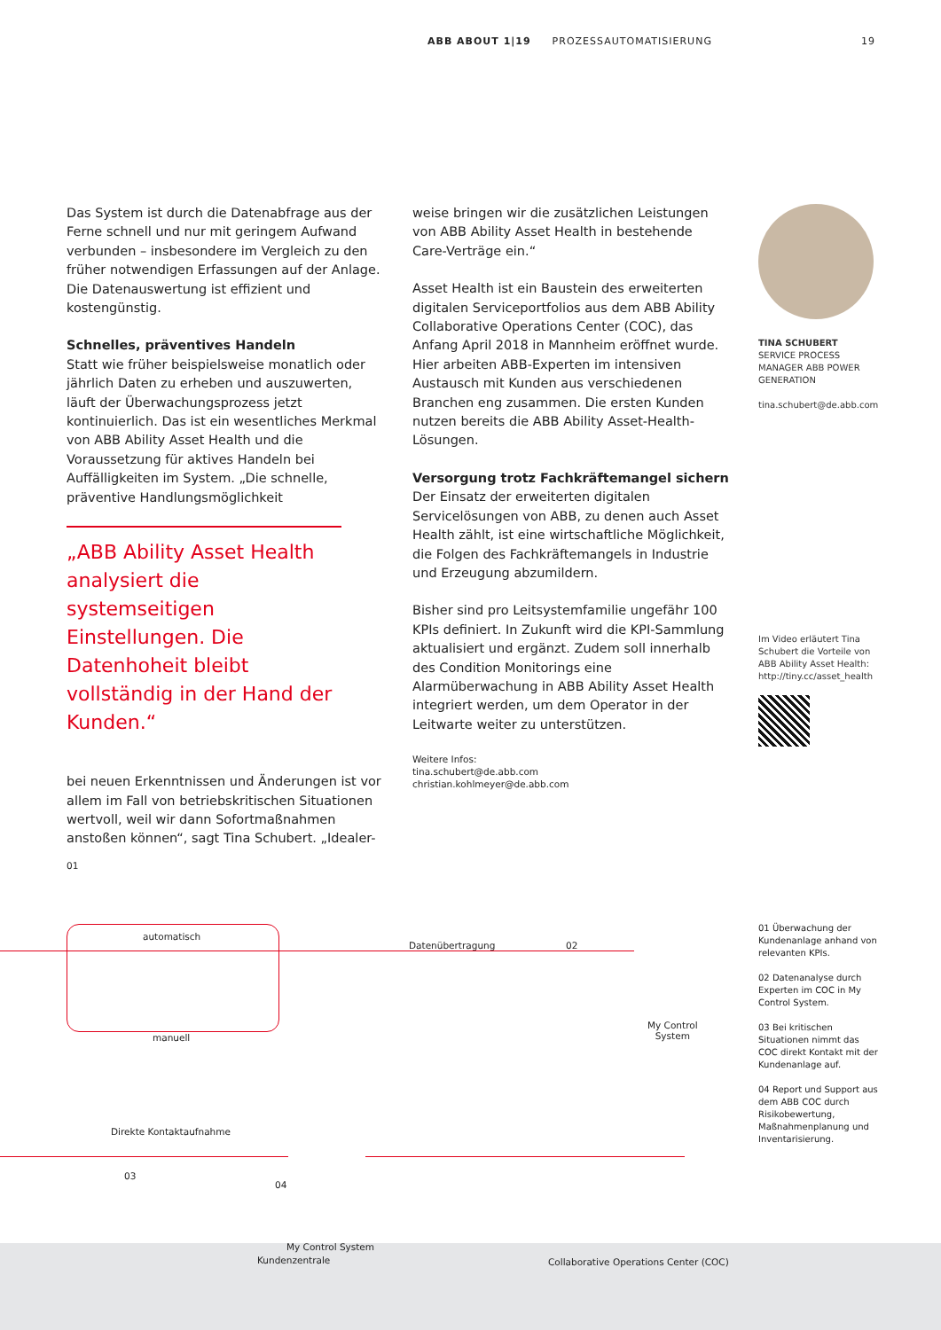ABB ABOUT 1|19 PROZESSAUTOMATISIERUNG 19
Das System ist durch die Datenabfrage aus der Ferne schnell und nur mit geringem Aufwand verbunden – insbesondere im Vergleich zu den früher notwendigen Erfassungen auf der Anlage. Die Datenauswertung ist effizient und kostengünstig.
Schnelles, präventives Handeln
Statt wie früher beispielsweise monatlich oder jährlich Daten zu erheben und auszuwerten, läuft der Überwachungsprozess jetzt kontinuierlich. Das ist ein wesentliches Merkmal von ABB Ability Asset Health und die Voraussetzung für aktives Handeln bei Auffälligkeiten im System. „Die schnelle, präventive Handlungsmöglichkeit
„ABB Ability Asset Health analysiert die systemseitigen Einstellungen. Die Datenhoheit bleibt vollständig in der Hand der Kunden.“
bei neuen Erkenntnissen und Änderungen ist vor allem im Fall von betriebskritischen Situationen wertvoll, weil wir dann Sofortmaßnahmen anstoßen können“, sagt Tina Schubert. „Idealer-
weise bringen wir die zusätzlichen Leistungen von ABB Ability Asset Health in bestehende Care-Verträge ein.“
Asset Health ist ein Baustein des erweiterten digitalen Serviceportfolios aus dem ABB Ability Collaborative Operations Center (COC), das Anfang April 2018 in Mannheim eröffnet wurde. Hier arbeiten ABB-Experten im intensiven Austausch mit Kunden aus verschiedenen Branchen eng zusammen. Die ersten Kunden nutzen bereits die ABB Ability Asset-Health-Lösungen.
Versorgung trotz Fachkräftemangel sichern
Der Einsatz der erweiterten digitalen Servicelösungen von ABB, zu denen auch Asset Health zählt, ist eine wirtschaftliche Möglichkeit, die Folgen des Fachkräftemangels in Industrie und Erzeugung abzumildern.
Bisher sind pro Leitsystemfamilie ungefähr 100 KPIs definiert. In Zukunft wird die KPI-Sammlung aktualisiert und ergänzt. Zudem soll innerhalb des Condition Monitorings eine Alarmüberwachung in ABB Ability Asset Health integriert werden, um dem Operator in der Leitwarte weiter zu unterstützen.
Weitere Infos:
tina.schubert@de.abb.com
christian.kohlmeyer@de.abb.com
TINA SCHUBERT
SERVICE PROCESS MANAGER ABB POWER GENERATION
tina.schubert@de.abb.com
Im Video erläutert Tina Schubert die Vorteile von ABB Ability Asset Health: http://tiny.cc/asset_health
01
automatisch
manuell
Datenübertragung 02
My Control
System
03
Direkte Kontaktaufnahme
04
My Control System
Kundenzentrale
Collaborative Operations Center (COC)
01 Überwachung der Kundenanlage anhand von relevanten KPIs.
02 Datenanalyse durch Experten im COC in My Control System.
03 Bei kritischen Situationen nimmt das COC direkt Kontakt mit der Kundenanlage auf.
04 Report und Support aus dem ABB COC durch Risikobewertung, Maßnahmenplanung und Inventarisierung.